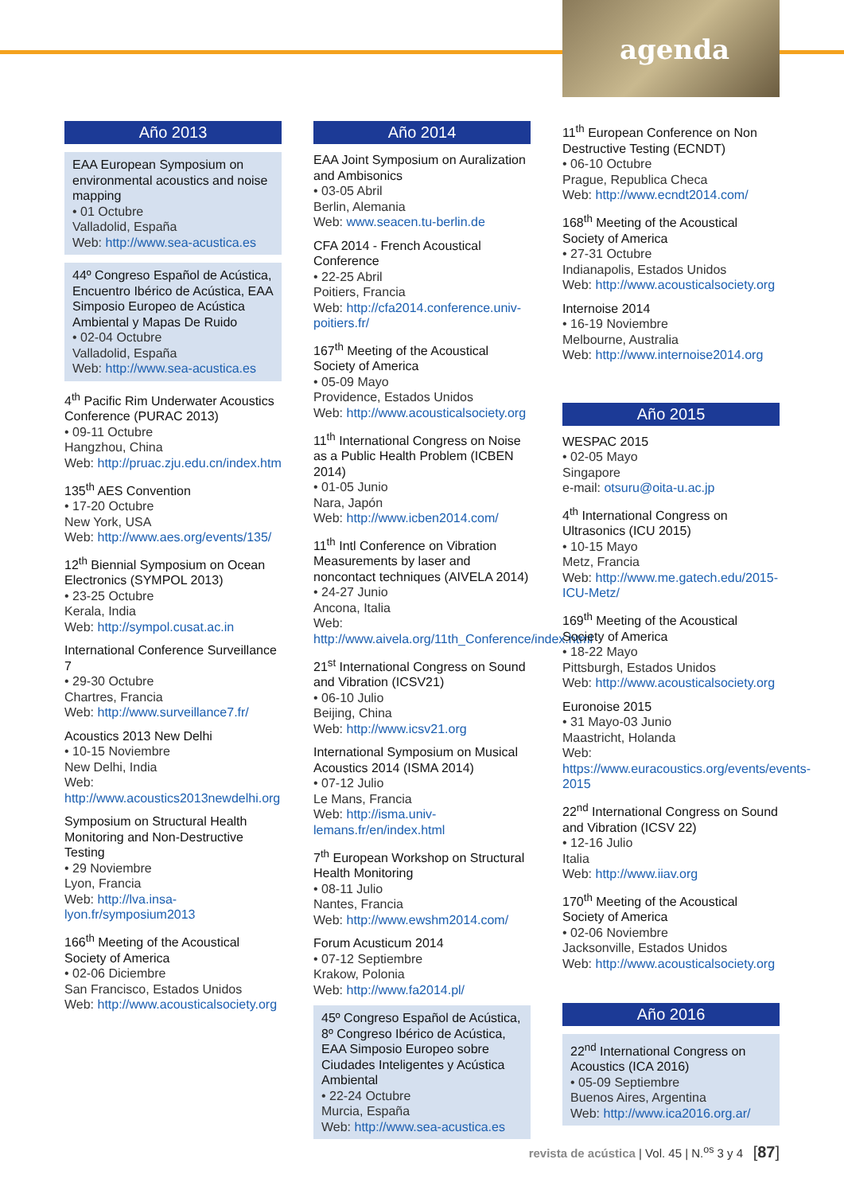agenda
Año 2013
EAA European Symposium on environmental acoustics and noise mapping
• 01 Octubre
Valladolid, España
Web: http://www.sea-acustica.es
44º Congreso Español de Acústica, Encuentro Ibérico de Acústica, EAA Simposio Europeo de Acústica Ambiental y Mapas De Ruido
• 02-04 Octubre
Valladolid, España
Web: http://www.sea-acustica.es
4<sup>th</sup> Pacific Rim Underwater Acoustics Conference (PURAC 2013)
• 09-11 Octubre
Hangzhou, China
Web: http://pruac.zju.edu.cn/index.htm
135<sup>th</sup> AES Convention
• 17-20 Octubre
New York, USA
Web: http://www.aes.org/events/135/
12<sup>th</sup> Biennial Symposium on Ocean Electronics (SYMPOL 2013)
• 23-25 Octubre
Kerala, India
Web: http://sympol.cusat.ac.in
International Conference Surveillance 7
• 29-30 Octubre
Chartres, Francia
Web: http://www.surveillance7.fr/
Acoustics 2013 New Delhi
• 10-15 Noviembre
New Delhi, India
Web: http://www.acoustics2013newdelhi.org
Symposium on Structural Health Monitoring and Non-Destructive Testing
• 29 Noviembre
Lyon, Francia
Web: http://lva.insa-lyon.fr/symposium2013
166<sup>th</sup> Meeting of the Acoustical Society of America
• 02-06 Diciembre
San Francisco, Estados Unidos
Web: http://www.acousticalsociety.org
Año 2014
EAA Joint Symposium on Auralization and Ambisonics
• 03-05 Abril
Berlin, Alemania
Web: www.seacen.tu-berlin.de
CFA 2014 - French Acoustical Conference
• 22-25 Abril
Poitiers, Francia
Web: http://cfa2014.conference.univ-poitiers.fr/
167<sup>th</sup> Meeting of the Acoustical Society of America
• 05-09 Mayo
Providence, Estados Unidos
Web: http://www.acousticalsociety.org
11<sup>th</sup> International Congress on Noise as a Public Health Problem (ICBEN 2014)
• 01-05 Junio
Nara, Japón
Web: http://www.icben2014.com/
11<sup>th</sup> Intl Conference on Vibration Measurements by laser and noncontact techniques (AIVELA 2014)
• 24-27 Junio
Ancona, Italia
Web: http://www.aivela.org/11th_Conference/index.html
21<sup>st</sup> International Congress on Sound and Vibration (ICSV21)
• 06-10 Julio
Beijing, China
Web: http://www.icsv21.org
International Symposium on Musical Acoustics 2014 (ISMA 2014)
• 07-12 Julio
Le Mans, Francia
Web: http://isma.univ-lemans.fr/en/index.html
7<sup>th</sup> European Workshop on Structural Health Monitoring
• 08-11 Julio
Nantes, Francia
Web: http://www.ewshm2014.com/
Forum Acusticum 2014
• 07-12 Septiembre
Krakow, Polonia
Web: http://www.fa2014.pl/
45º Congreso Español de Acústica, 8º Congreso Ibérico de Acústica, EAA Simposio Europeo sobre Ciudades Inteligentes y Acústica Ambiental
• 22-24 Octubre
Murcia, España
Web: http://www.sea-acustica.es
11<sup>th</sup> European Conference on Non Destructive Testing (ECNDT)
• 06-10 Octubre
Prague, Republica Checa
Web: http://www.ecndt2014.com/
168<sup>th</sup> Meeting of the Acoustical Society of America
• 27-31 Octubre
Indianapolis, Estados Unidos
Web: http://www.acousticalsociety.org
Internoise 2014
• 16-19 Noviembre
Melbourne, Australia
Web: http://www.internoise2014.org
Año 2015
WESPAC 2015
• 02-05 Mayo
Singapore
e-mail: otsuru@oita-u.ac.jp
4<sup>th</sup> International Congress on Ultrasonics (ICU 2015)
• 10-15 Mayo
Metz, Francia
Web: http://www.me.gatech.edu/2015-ICU-Metz/
169<sup>th</sup> Meeting of the Acoustical Society of America
• 18-22 Mayo
Pittsburgh, Estados Unidos
Web: http://www.acousticalsociety.org
Euronoise 2015
• 31 Mayo-03 Junio
Maastricht, Holanda
Web: https://www.euracoustics.org/events/events-2015
22<sup>nd</sup> International Congress on Sound and Vibration (ICSV 22)
• 12-16 Julio
Italia
Web: http://www.iiav.org
170<sup>th</sup> Meeting of the Acoustical Society of America
• 02-06 Noviembre
Jacksonville, Estados Unidos
Web: http://www.acousticalsociety.org
Año 2016
22<sup>nd</sup> International Congress on Acoustics (ICA 2016)
• 05-09 Septiembre
Buenos Aires, Argentina
Web: http://www.ica2016.org.ar/
revista de acústica | Vol. 45 | N.<sup>os</sup> 3 y 4 [87]